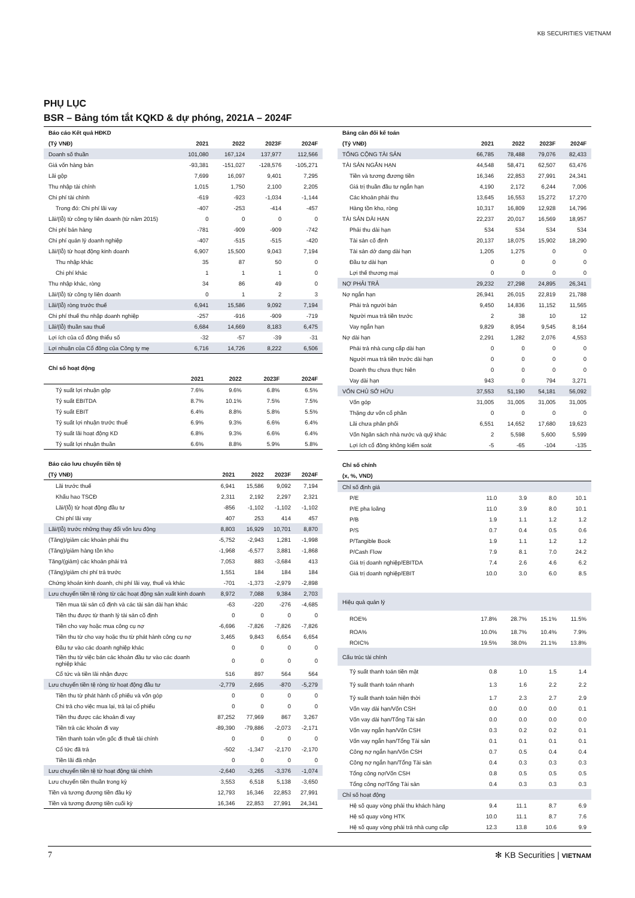KB SECURITIES VIETNAM
PHỤ LỤC
BSR – Bảng tóm tắt KQKD & dự phóng, 2021A – 2024F
| Báo cáo Kết quả HĐKD | | | | |
| --- | --- | --- | --- | --- |
| (Tỷ VNĐ) | 2021 | 2022 | 2023F | 2024F |
| Doanh số thuần | 101,080 | 167,124 | 137,977 | 112,566 |
| Giá vốn hàng bán | -93,381 | -151,027 | -128,576 | -105,271 |
| Lãi gộp | 7,699 | 16,097 | 9,401 | 7,295 |
| Thu nhập tài chính | 1,015 | 1,750 | 2,100 | 2,205 |
| Chi phí tài chính | -619 | -923 | -1,034 | -1,144 |
| Trong đó: Chi phí lãi vay | -407 | -253 | -414 | -457 |
| Lãi/(lỗ) từ công ty liên doanh (từ năm 2015) | 0 | 0 | 0 | 0 |
| Chi phí bán hàng | -781 | -909 | -909 | -742 |
| Chi phí quản lý doanh nghiệp | -407 | -515 | -515 | -420 |
| Lãi/(lỗ) từ hoạt động kinh doanh | 6,907 | 15,500 | 9,043 | 7,194 |
| Thu nhập khác | 35 | 87 | 50 | 0 |
| Chi phí khác | 1 | 1 | 1 | 0 |
| Thu nhập khác, ròng | 34 | 86 | 49 | 0 |
| Lãi/(lỗ) từ công ty liên doanh | 0 | 1 | 2 | 3 |
| Lãi/(lỗ) ròng trước thuế | 6,941 | 15,586 | 9,092 | 7,194 |
| Chi phí thuế thu nhập doanh nghiệp | -257 | -916 | -909 | -719 |
| Lãi/(lỗ) thuần sau thuế | 6,684 | 14,669 | 8,183 | 6,475 |
| Lợi ích của cổ đông thiểu số | -32 | -57 | -39 | -31 |
| Lợi nhuận của Cổ đông của Công ty mẹ | 6,716 | 14,726 | 8,222 | 6,506 |
| Chỉ số hoạt động | | | | |
| --- | --- | --- | --- | --- |
| | 2021 | 2022 | 2023F | 2024F |
| Tỷ suất lợi nhuận gộp | 7.6% | 9.6% | 6.8% | 6.5% |
| Tỷ suất EBITDA | 8.7% | 10.1% | 7.5% | 7.5% |
| Tỷ suất EBIT | 6.4% | 8.8% | 5.8% | 5.5% |
| Tỷ suất lợi nhuận trước thuế | 6.9% | 9.3% | 6.6% | 6.4% |
| Tỷ suất lãi hoạt động KD | 6.8% | 9.3% | 6.6% | 6.4% |
| Tỷ suất lợi nhuận thuần | 6.6% | 8.8% | 5.9% | 5.8% |
| Báo cáo lưu chuyển tiền tệ | | | | |
| --- | --- | --- | --- | --- |
| (Tỷ VNĐ) | 2021 | 2022 | 2023F | 2024F |
| Lãi trước thuế | 6,941 | 15,586 | 9,092 | 7,194 |
| Khấu hao TSCĐ | 2,311 | 2,192 | 2,297 | 2,321 |
| Lãi/(lỗ) từ hoạt động đầu tư | -856 | -1,102 | -1,102 | -1,102 |
| Chi phí lãi vay | 407 | 253 | 414 | 457 |
| Lãi/(lỗ) trước những thay đổi vốn lưu động | 8,803 | 16,929 | 10,701 | 8,870 |
| (Tăng)/giảm các khoản phải thu | -5,752 | -2,943 | 1,281 | -1,998 |
| (Tăng)/giảm hàng tồn kho | -1,968 | -6,577 | 3,881 | -1,868 |
| Tăng/(giảm) các khoản phải trả | 7,053 | 883 | -3,684 | 413 |
| (Tăng)/giảm chi phí trả trước | 1,551 | 184 | 184 | 184 |
| Chứng khoán kinh doanh, chi phí lãi vay, thuế và khác | -701 | -1,373 | -2,979 | -2,898 |
| Lưu chuyển tiền tệ ròng từ các hoạt động sản xuất kinh doanh | 8,972 | 7,088 | 9,384 | 2,703 |
| Tiền mua tài sản cố định và các tài sản dài hạn khác | -63 | -220 | -276 | -4,685 |
| Tiền thu được từ thanh lý tài sản cố định | 0 | 0 | 0 | 0 |
| Tiền cho vay hoặc mua công cụ nợ | -6,696 | -7,826 | -7,826 | -7,826 |
| Tiền thu từ cho vay hoặc thu từ phát hành công cụ nợ | 3,465 | 9,843 | 6,654 | 6,654 |
| Đầu tư vào các doanh nghiệp khác | 0 | 0 | 0 | 0 |
| Tiền thu từ việc bán các khoản đầu tư vào các doanh nghiệp khác | 0 | 0 | 0 | 0 |
| Cổ tức và tiền lãi nhận được | 516 | 897 | 564 | 564 |
| Lưu chuyển tiền tệ ròng từ hoạt động đầu tư | -2,779 | 2,695 | -870 | -5,279 |
| Tiền thu từ phát hành cổ phiếu và vốn góp | 0 | 0 | 0 | 0 |
| Chi trả cho việc mua lại, trả lại cổ phiếu | 0 | 0 | 0 | 0 |
| Tiền thu được các khoản đi vay | 87,252 | 77,969 | 867 | 3,267 |
| Tiền trả các khoản đi vay | -89,390 | -79,886 | -2,073 | -2,171 |
| Tiền thanh toán vốn gốc đi thuê tài chính | 0 | 0 | 0 | 0 |
| Cổ tức đã trả | -502 | -1,347 | -2,170 | -2,170 |
| Tiền lãi đã nhận | 0 | 0 | 0 | 0 |
| Lưu chuyển tiền tệ từ hoạt động tài chính | -2,640 | -3,265 | -3,376 | -1,074 |
| Lưu chuyển tiền thuần trong kỳ | 3,553 | 6,518 | 5,138 | -3,650 |
| Tiền và tương đương tiền đầu kỳ | 12,793 | 16,346 | 22,853 | 27,991 |
| Tiền và tương đương tiền cuối kỳ | 16,346 | 22,853 | 27,991 | 24,341 |
| Bảng cân đối kế toán | | | | |
| --- | --- | --- | --- | --- |
| (Tỷ VNĐ) | 2021 | 2022 | 2023F | 2024F |
| TỔNG CỘNG TÀI SẢN | 66,785 | 78,488 | 79,076 | 82,433 |
| TÀI SẢN NGẮN HẠN | 44,548 | 58,471 | 62,507 | 63,476 |
| Tiền và tương đương tiền | 16,346 | 22,853 | 27,991 | 24,341 |
| Giá trị thuần đầu tư ngắn hạn | 4,190 | 2,172 | 6,244 | 7,006 |
| Các khoản phải thu | 13,645 | 16,553 | 15,272 | 17,270 |
| Hàng tồn kho, ròng | 10,317 | 16,809 | 12,928 | 14,796 |
| TÀI SẢN DÀI HẠN | 22,237 | 20,017 | 16,569 | 18,957 |
| Phải thu dài hạn | 534 | 534 | 534 | 534 |
| Tài sản cố định | 20,137 | 18,075 | 15,902 | 18,290 |
| Tài sản dở dang dài hạn | 1,205 | 1,275 | 0 | 0 |
| Đầu tư dài hạn | 0 | 0 | 0 | 0 |
| Lợi thế thương mại | 0 | 0 | 0 | 0 |
| NỢ PHẢI TRẢ | 29,232 | 27,298 | 24,895 | 26,341 |
| Nợ ngắn hạn | 26,941 | 26,015 | 22,819 | 21,788 |
| Phải trả người bán | 9,450 | 14,836 | 11,152 | 11,565 |
| Người mua trả tiền trước | 2 | 38 | 10 | 12 |
| Vay ngắn hạn | 9,829 | 8,954 | 9,545 | 8,164 |
| Nợ dài hạn | 2,291 | 1,282 | 2,076 | 4,553 |
| Phải trả nhà cung cấp dài hạn | 0 | 0 | 0 | 0 |
| Người mua trả tiền trước dài hạn | 0 | 0 | 0 | 0 |
| Doanh thu chưa thực hiên | 0 | 0 | 0 | 0 |
| Vay dài hạn | 943 | 0 | 794 | 3,271 |
| VỐN CHỦ SỞ HỮU | 37,553 | 51,190 | 54,181 | 56,092 |
| Vốn góp | 31,005 | 31,005 | 31,005 | 31,005 |
| Thặng dư vốn cổ phần | 0 | 0 | 0 | 0 |
| Lãi chưa phân phối | 6,551 | 14,652 | 17,680 | 19,623 |
| Vốn Ngân sách nhà nước và quỹ khác | 2 | 5,598 | 5,600 | 5,599 |
| Lợi ích cổ đông không kiểm soát | -5 | -65 | -104 | -135 |
| Chỉ số chính | | | | |
| --- | --- | --- | --- | --- |
| (x, %, VND) | | | | |
| Chỉ số định giá | | | | |
| P/E | 11.0 | 3.9 | 8.0 | 10.1 |
| P/E pha loãng | 11.0 | 3.9 | 8.0 | 10.1 |
| P/B | 1.9 | 1.1 | 1.2 | 1.2 |
| P/S | 0.7 | 0.4 | 0.5 | 0.6 |
| P/Tangible Book | 1.9 | 1.1 | 1.2 | 1.2 |
| P/Cash Flow | 7.9 | 8.1 | 7.0 | 24.2 |
| Giá trị doanh nghiệp/EBITDA | 7.4 | 2.6 | 4.6 | 6.2 |
| Giá trị doanh nghiệp/EBIT | 10.0 | 3.0 | 6.0 | 8.5 |
| Hiệu quả quản lý | | | | |
| ROE% | 17.8% | 28.7% | 15.1% | 11.5% |
| ROA% | 10.0% | 18.7% | 10.4% | 7.9% |
| ROIC% | 19.5% | 38.0% | 21.1% | 13.8% |
| Cấu trúc tài chính | | | | |
| Tỷ suất thanh toán tiền mặt | 0.8 | 1.0 | 1.5 | 1.4 |
| Tỷ suất thanh toán nhanh | 1.3 | 1.6 | 2.2 | 2.2 |
| Tỷ suất thanh toán hiện thời | 1.7 | 2.3 | 2.7 | 2.9 |
| Vốn vay dài hạn/Vốn CSH | 0.0 | 0.0 | 0.0 | 0.1 |
| Vốn vay dài hạn/Tổng Tài sản | 0.0 | 0.0 | 0.0 | 0.0 |
| Vốn vay ngắn hạn/Vốn CSH | 0.3 | 0.2 | 0.2 | 0.1 |
| Vốn vay ngắn hạn/Tổng Tài sản | 0.1 | 0.1 | 0.1 | 0.1 |
| Công nợ ngắn hạn/Vốn CSH | 0.7 | 0.5 | 0.4 | 0.4 |
| Công nợ ngắn hạn/Tổng Tài sản | 0.4 | 0.3 | 0.3 | 0.3 |
| Tổng công nợ/Vốn CSH | 0.8 | 0.5 | 0.5 | 0.5 |
| Tổng công nợ/Tổng Tài sản | 0.4 | 0.3 | 0.3 | 0.3 |
| Chỉ số hoạt động | | | | |
| Hệ số quay vòng phải thu khách hàng | 9.4 | 11.1 | 8.7 | 6.9 |
| Hệ số quay vòng HTK | 10.0 | 11.1 | 8.7 | 7.6 |
| Hệ số quay vòng phải trả nhà cung cấp | 12.3 | 13.8 | 10.6 | 9.9 |
7 ✻ KB Securities | VIETNAM